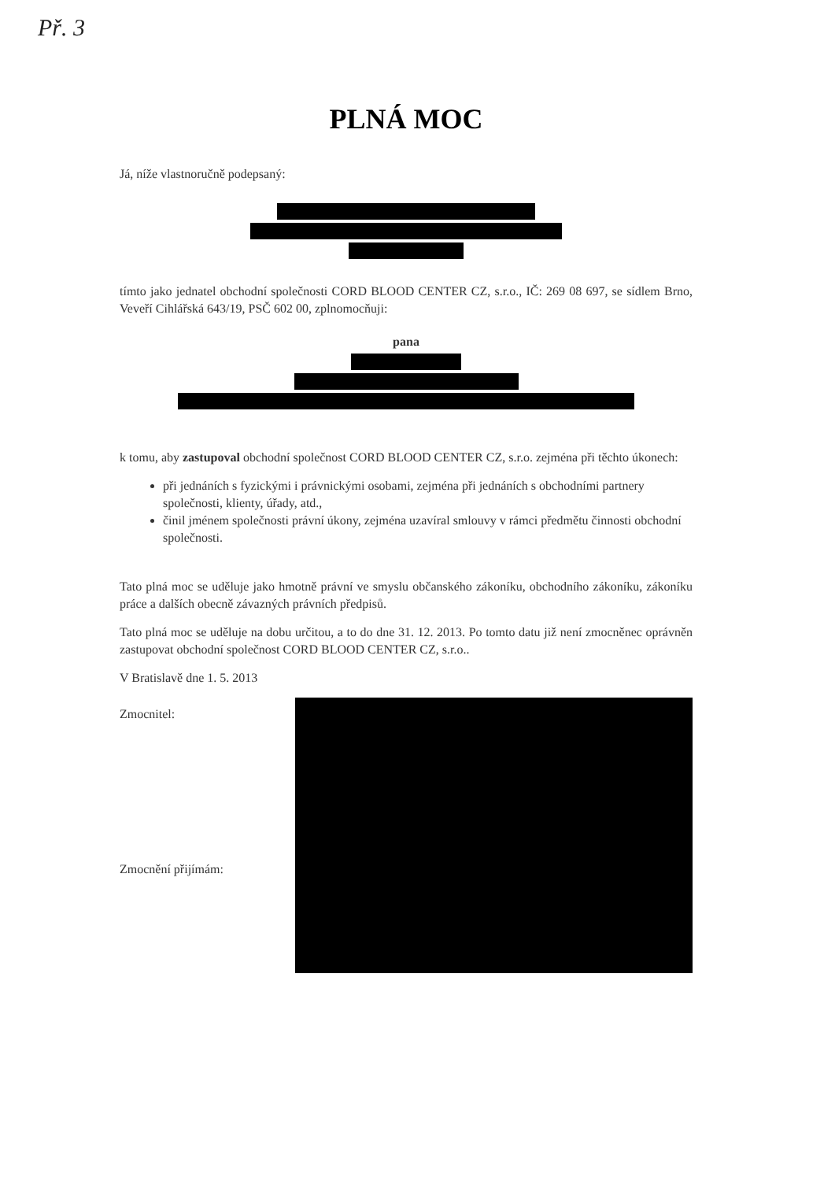Př. 3
PLNÁ MOC
Já, níže vlastnoručně podepsaný:
tímto jako jednatel obchodní společnosti CORD BLOOD CENTER CZ, s.r.o., IČ: 269 08 697, se sídlem Brno, Veveří Cihlářská 643/19, PSČ 602 00, zplnomocňuji:
pana
k tomu, aby zastupoval obchodní společnost CORD BLOOD CENTER CZ, s.r.o. zejména při těchto úkonech:
při jednáních s fyzickými i právnickými osobami, zejména při jednáních s obchodními partnery společnosti, klienty, úřady, atd.,
činil jménem společnosti právní úkony, zejména uzavíral smlouvy v rámci předmětu činnosti obchodní společnosti.
Tato plná moc se uděluje jako hmotně právní ve smyslu občanského zákoníku, obchodního zákoníku, zákoníku práce a dalších obecně závazných právních předpisů.
Tato plná moc se uděluje na dobu určitou, a to do dne 31. 12. 2013. Po tomto datu již není zmocněnec oprávněn zastupovat obchodní společnost CORD BLOOD CENTER CZ, s.r.o..
V Bratislavě dne 1. 5. 2013
Zmocnitel:
Zmocnění přijímám: